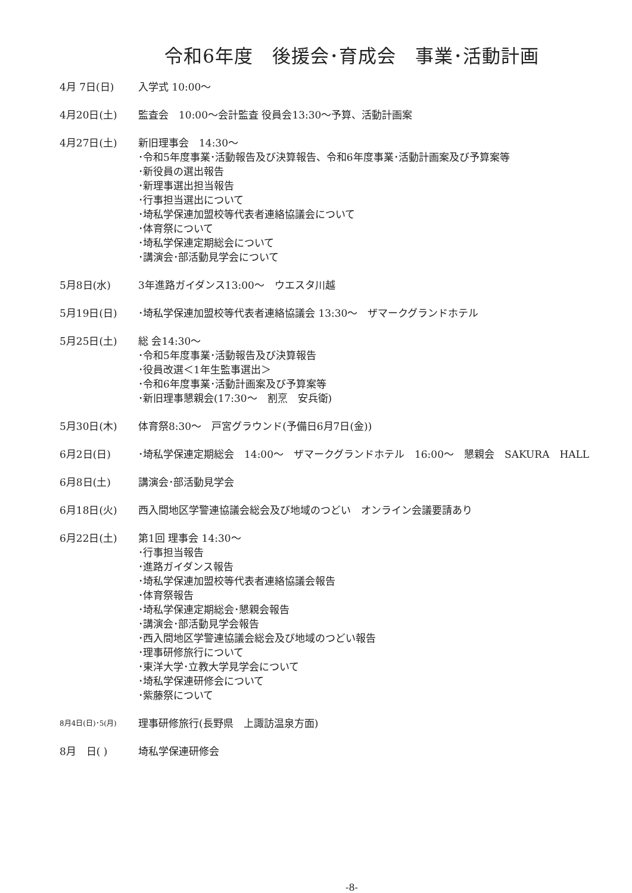令和6年度　後援会･育成会　事業･活動計画
4月 7日(日) 入学式 10:00～
4月20日(土) 監査会　10:00～会計監査 役員会13:30～予算、活動計画案
4月27日(土) 新旧理事会　14:30～
･令和5年度事業･活動報告及び決算報告、令和6年度事業･活動計画案及び予算案等
･新役員の選出報告
･新理事選出担当報告
･行事担当選出について
･埼私学保連加盟校等代表者連絡協議会について
･体育祭について
･埼私学保連定期総会について
･講演会･部活動見学会について
5月8日(水) 3年進路ガイダンス13:00～　ウエスタ川越
5月19日(日) ･埼私学保連加盟校等代表者連絡協議会 13:30～　ザマークグランドホテル
5月25日(土) 総 会14:30～
･令和5年度事業･活動報告及び決算報告
･役員改選＜1年生監事選出＞
･令和6年度事業･活動計画案及び予算案等
･新旧理事懇親会(17:30～　割烹　安兵衛)
5月30日(木) 体育祭8:30～　戸宮グラウンド(予備日6月7日(金))
6月2日(日) ･埼私学保連定期総会　14:00～　ザマークグランドホテル　16:00～　懇親会　SAKURA　HALL
6月8日(土) 講演会･部活動見学会
6月18日(火) 西入間地区学警連協議会総会及び地域のつどい　オンライン会議要請あり
6月22日(土) 第1回 理事会 14:30～
･行事担当報告
･進路ガイダンス報告
･埼私学保連加盟校等代表者連絡協議会報告
･体育祭報告
･埼私学保連定期総会･懇親会報告
･講演会･部活動見学会報告
･西入間地区学警連協議会総会及び地域のつどい報告
･理事研修旅行について
･東洋大学･立教大学見学会について
･埼私学保連研修会について
･紫藤祭について
8月4日(日)･5(月)
理事研修旅行(長野県　上諏訪温泉方面)
8月　日( ) 埼私学保連研修会
-8-